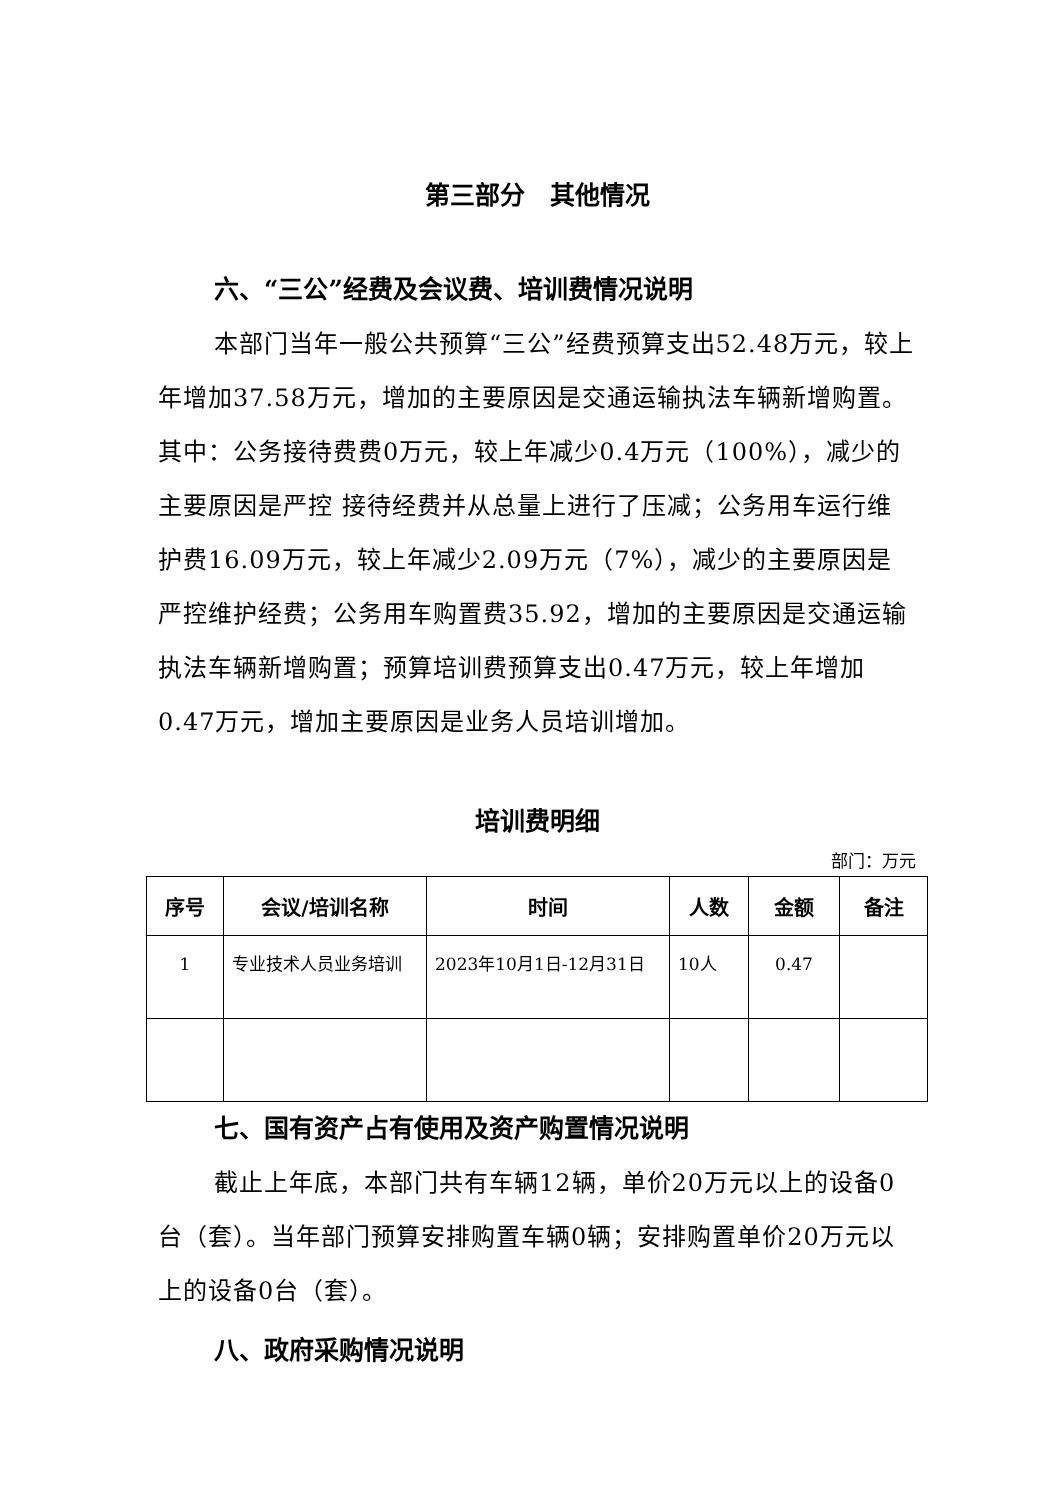第三部分　其他情况
六、“三公”经费及会议费、培训费情况说明
本部门当年一般公共预算“三公”经费预算支出52.48万元，较上年增加37.58万元，增加的主要原因是交通运输执法车辆新增购置。其中：公务接待费费0万元，较上年减少0.4万元（100%），减少的主要原因是严控 接待经费并从总量上进行了压减；公务用车运行维护费16.09万元，较上年减少2.09万元（7%），减少的主要原因是严控维护经费；公务用车购置费35.92，增加的主要原因是交通运输执法车辆新增购置；预算培训费预算支出0.47万元，较上年增加0.47万元，增加主要原因是业务人员培训增加。
培训费明细
部门：万元
| 序号 | 会议/培训名称 | 时间 | 人数 | 金额 | 备注 |
| --- | --- | --- | --- | --- | --- |
| 1 | 专业技术人员业务培训 | 2023年10月1日-12月31日 | 10人 | 0.47 | |
七、国有资产占有使用及资产购置情况说明
截止上年底，本部门共有车辆12辆，单价20万元以上的设备0台（套）。当年部门预算安排购置车辆0辆；安排购置单价20万元以上的设备0台（套）。
八、政府采购情况说明